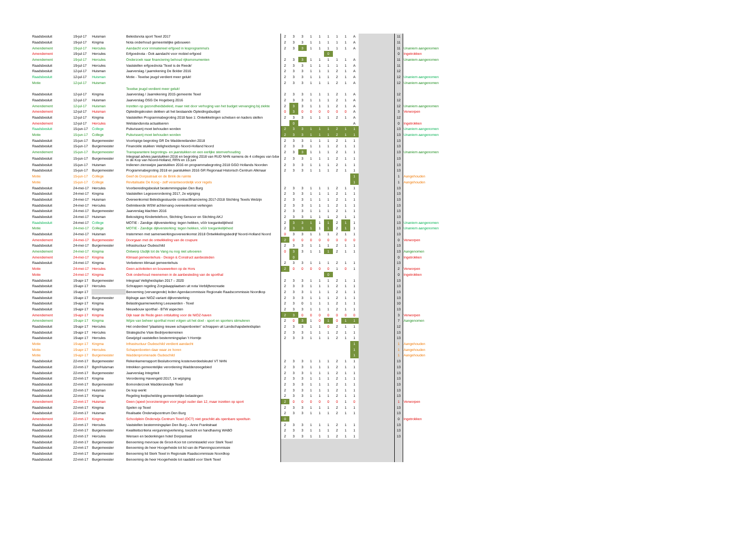| Raadsbesluit | 19-jul-17 | Huisman | Beleidsnota sport Texel 2017 | 2 | 3 | 3 | 1 | 1 | 1 | 1 | 1 | A | | 11 | |
| Raadsbesluit | 19-jul-17 | Kingma | Nota onderhoud gemeentelijke gebouwen | 2 | 3 | 3 | 1 | 1 | 1 | 1 | 1 | A | | 11 | |
| Amendement | 19-jul-17 | Hercules | Aandacht voor immaterieel erfgoed in lesprogramma's | 2 | 3 | 3 | 1 | 1 | 1 | 1 | 1 | A | | 11 | Unaniem aangenomen |
| Amendement | 19-jul-17 | Hercules | Erfgoednota - Ook aandacht voor mobiel erfgoed | | | | | | 0 | | | | | 0 | Ingetrokken |
| Amendement | 19-jul-17 | Hercules | Onderzoek naar financiering behoud rijksmonumenten | 2 | 3 | 3 | 1 | 1 | 1 | 1 | 1 | A | | 11 | Unaniem aangenomen |
| Raadsbesluit | 19-jul-17 | Hercules | Vaststellen erfgoednota 'Texel is de Reede' | 2 | 3 | 3 | 1 | 1 | 1 | 1 | 1 | A | | 11 | |
| Raadsbesluit | 12-jul-17 | Huisman | Jaarverslag / jaarrekening De Bolder 2016 | 2 | 3 | 3 | 1 | 1 | 1 | 2 | 1 | A | | 12 | |
| Raadsbesluit | 12-jul-17 | Huisman | Motie - Texelse jeugd verdient meer geluk! | 2 | 3 | 3 | 1 | 1 | 1 | 2 | 1 | A | | 12 | Unaniem aangenomen |
| Motie | 12-jul-17 | Huisman | | 2 | 3 | 3 | 1 | 1 | 1 | 2 | 1 | A | | 12 | Unaniem aangenomen |
| | | | Texelse jeugd verdient meer geluk! | | | | | | | | | | | | |
| Raadsbesluit | 12-jul-17 | Kingma | Jaarverslag / Jaarrekening 2015 gemeente Texel | 2 | 3 | 3 | 1 | 1 | 1 | 2 | 1 | A | | 12 | |
| Raadsbesluit | 12-jul-17 | Huisman | Jaarverslag OSG De Hogeberg 2016 | 2 | 3 | 3 | 1 | 1 | 1 | 2 | 1 | A | | 12 | |
| Amendement | 12-jul-17 | Huisman | Inzetten op gezondheidsbeleid, maar niet door verhoging van het budget vervanging bij ziekte | 2 | 3 | 3 | 1 | 1 | 1 | 2 | 1 | A | | 12 | Unaniem aangenomen |
| Amendement | 12-jul-17 | Huisman | Opleidingskosten dekken uit het bestaande Opleidingsbudget | 0 | 3 | 0 | 0 | 0 | 0 | 0 | 0 | A | | 3 | Verworpen |
| Raadsbesluit | 12-jul-17 | Kingma | Vaststellen Programmabegroting 2018 fase 1: Ontwikkelingen schetsen en kaders stellen | 2 | 3 | 3 | 1 | 1 | 1 | 2 | 1 | A | | 12 | |
| Amendement | 12-jul-17 | Hercules | Welstandsnota actualiseren | | 0 | | | | | | | A | | 0 | Ingetrokken |
| Raadsbesluit | 15-jun-17 | College | Pulsvisserij moet behouden worden | 2 | 3 | 3 | 1 | 1 | 1 | 2 | 1 | 1 | | 13 | Unaniem aangenomen |
| Motie | 15-jun-17 | College | Pulsvisserij moet behouden worden | 2 | 3 | 3 | 1 | 1 | 1 | 2 | 1 | 1 | | 13 | Unaniem aangenomen |
| Raadsbesluit | 15-jun-17 | Burgemeester | Voorlopige begroting GR De Waddeneilanden 2018 | 2 | 3 | 3 | 1 | 1 | 1 | 2 | 1 | 1 | | 13 | |
| Raadsbesluit | 15-jun-17 | Burgemeester | Financiële stukken Veiligheidsregio Noord-Holland Noord | 2 | 3 | 3 | 1 | 1 | 1 | 2 | 1 | 1 | | 13 | |
| Amendement | 15-jun-17 | Burgemeester | Transparantere begrotings- en jaarstukken en een eerlijke stemverhouding | 2 | 3 | 3 | 1 | 1 | 1 | 2 | 1 | 1 | | 13 | Unaniem aangenomen |
| Raadsbesluit | 15-jun-17 | Burgemeester | Integraal advies jaarstukken 2016 en begroting 2018 van RUD NHN namens de 4 colleges van b&w in de Kop van Noord-Holland, RRN en 15 juni | 2 | 3 | 3 | 1 | 1 | 1 | 2 | 1 | 1 | | 13 | |
| Raadsbesluit | 15-jun-17 | Huisman | Indienen zienswijze jaarstukken 2016 en programmabegroting 2018 GGD Hollands Noorden | 2 | 3 | 3 | 1 | 1 | 1 | 2 | 1 | 1 | | 13 | |
| Raadsbesluit | 15-jun-17 | Burgemeester | Programmabegroting 2018 en jaarstukken 2016 GR Regionaal Historisch Centrum Alkmaar | 2 | 3 | 3 | 1 | 1 | 1 | 2 | 1 | 1 | | 13 | |
| Motie | 15-jun-17 | College | Geef de Dorpsstraat en de Brink de ruimte | | | | | | | | | 1 | | 1 | Aangehouden |
| Motie | 15-jun-17 | College | Revitalisatie De Koog - zelf verantwoordelijk voor regels | | | | | | | | | 1 | | 1 | Aangehouden |
| Raadsbesluit | 24-mei-17 | Hercules | Voorbereidingsbesluit bestemmingsplan Den Burg | 2 | 3 | 3 | 1 | 1 | 1 | 2 | 1 | 1 | | 13 | |
| Raadsbesluit | 24-mei-17 | Kingma | Vaststellen Legesverordening 2017, 2e wijziging | 2 | 3 | 3 | 1 | 1 | 1 | 2 | 1 | 1 | | 13 | |
| Raadsbesluit | 24-mei-17 | Huisman | Overeenkomst Beleidsgestuurde contractfinanciering 2017-2018 Stichting Texels Welzijn | 2 | 3 | 3 | 1 | 1 | 1 | 2 | 1 | 1 | | 13 | |
| Raadsbesluit | 24-mei-17 | Hercules | Gelimiteerde WSW achtervang overeenkomst verlengen | 2 | 3 | 3 | 1 | 1 | 1 | 2 | 1 | 1 | | 13 | |
| Raadsbesluit | 24-mei-17 | Burgemeester | Jaarverslag klachten 2016 | 2 | 3 | 3 | 1 | 1 | 1 | 2 | 1 | 1 | | 13 | |
| Raadsbesluit | 24-mei-17 | Huisman | Bekostiging Kindertelefoon, Stichting Sensoor en Stichting AKJ | 2 | 3 | 3 | 1 | 1 | 1 | 2 | 1 | 1 | | 13 | |
| Raadsbesluit | 24-mei-17 | College | MOTIE - Zandige dijkversterking: tegen hekken, vóór toegankelijkheid | 2 | 3 | 3 | 1 | 1 | 1 | 2 | 1 | 1 | | 13 | Unaniem aangenomen |
| Motie | 24-mei-17 | College | MOTIE - Zandige dijkversterking: tegen hekken, vóór toegankelijkheid | 2 | 3 | 3 | 1 | 1 | 1 | 2 | 1 | 1 | | 13 | Unaniem aangenomen |
| Raadsbesluit | 24-mei-17 | Huisman | Instemmen met samenwerkingsovereenkomst 2018 Ontwikkelingsbedrijf Noord-Holland Noord | 0 | 3 | 3 | 1 | 1 | 1 | 2 | 1 | 1 | | 13 | |
| Amendement | 24-mei-17 | Burgemeester | Doorgaan met de ontwikkeling van de coupure | 2 | 0 | 0 | 0 | 0 | 0 | 0 | 0 | 0 | | 0 | Verworpen |
| Raadsbesluit | 24-mei-17 | Burgemeester | Infrastructuur Oudeschild | 2 | 3 | 3 | 1 | 1 | 1 | 2 | 1 | 1 | | 13 | |
| Amendement | 24-mei-17 | Kingma | Ontwerp IJsdijk tot de Vang nu nog niet uitvoeren | 0 | 3 | 3 | 1 | 1 | 1 | 2 | 1 | 1 | | 13 | Aangenomen |
| Amendement | 24-mei-17 | Kingma | Klimaat gemeentehuis - Design & Construct aanbesteden | | 0 | | | | | | | | | 0 | Ingetrokken |
| Raadsbesluit | 24-mei-17 | Kingma | Verbeteren klimaat gemeentehuis | 2 | 3 | 3 | 1 | 1 | 1 | 2 | 1 | 1 | | 13 | |
| Motie | 24-mei-17 | Hercules | Geen activiteiten en bouwwerken op de Hors | 2 | 0 | 0 | 0 | 0 | 0 | 1 | 0 | 1 | | 2 | Verworpen |
| Motie | 24-mei-17 | Kingma | Ook onderhoud meenemen in de aanbesteding van de sporthal | | | | | | 0 | | | | | 0 | Ingetrokken |
| Raadsbesluit | 19-apr-17 | Burgemeester | Integraal Veiligheidsplan 2017 – 2020 | 2 | 3 | 3 | 1 | 1 | 1 | 2 | 1 | 1 | | 13 | |
| Raadsbesluit | 19-apr-17 | Hercules | Schrappen regeling Zorgslaapplaatsen uit nota Verblijfsrecreatie | 2 | 3 | 3 | 1 | 1 | 1 | 2 | 1 | 1 | | 13 | |
| Raadsbesluit | 19-apr-17 | | Benoeming (vervangende) leden Agendacommissie Regionale Raadscommissie Noordkop | 2 | 3 | 3 | 1 | 1 | 1 | 2 | 1 | 1 | | 13 | |
| Raadsbesluit | 19-apr-17 | Burgemeester | Bijdrage aan NIOZ-variant dijkversterking | 2 | 3 | 3 | 1 | 1 | 1 | 2 | 1 | 1 | | 13 | |
| Raadsbesluit | 19-apr-17 | Kingma | Belastingsamenwerking Leeuwarden - Texel | 2 | 3 | 0 | 1 | 1 | 1 | 2 | 1 | 1 | | 10 | |
| Raadsbesluit | 19-apr-17 | Kingma | Nieuwbouw sporthal - BTW aspecten | 2 | 3 | 3 | 1 | 1 | 1 | 2 | 1 | 1 | | 13 | |
| Amendement | 19-apr-17 | Kingma | Dijk naar de Rede geen ontsluiting voor de NIOZ-haven | 2 | 3 | 0 | 0 | 0 | 0 | 0 | 0 | 0 | | 3 | Verworpen |
| Amendement | 19-apr-17 | Kingma | Wijze van beheer sporthal moet volgen uit het doel - sport en sporters stimuleren | 2 | 0 | 3 | 1 | 0 | 1 | 0 | 1 | 1 | | 7 | Aangenomen |
| Raadsbesluit | 19-apr-17 | Hercules | Het onderdeel “plaatsing nieuwe schapenboeten” schrappen uit Landschapsbeleidsplan | 2 | 3 | 3 | 1 | 1 | 0 | 2 | 1 | 1 | | 12 | |
| Raadsbesluit | 19-apr-17 | Hercules | Strategische Visie Bedrijventerreinen | 2 | 3 | 3 | 1 | 1 | 1 | 2 | 1 | 1 | | 13 | |
| Raadsbesluit | 19-apr-17 | Hercules | Gewijzigd vaststellen bestemmingsplan 't Horntje | 2 | 3 | 3 | 1 | 1 | 1 | 2 | 1 | 1 | | 13 | |
| Motie | 19-apr-17 | Kingma | Infrastructuur Oudeschild verdient aandacht | | | | | | | | | 1 | | 1 | Aangehouden |
| Motie | 19-apr-17 | Hercules | Schapenboeten daar waar ze horen | | | | | | | | | 1 | | 1 | Aangehouden |
| Motie | 19-apr-17 | Burgemeester | Waddenpromenade Oudeschild | | | | | | | | | 1 | | 1 | Aangehouden |
| Raadsbesluit | 22-mrt-17 | Burgemeester | Rekenkamerrapport Besluitvorming kostenverdeelsleutel VT NHN | 2 | 3 | 3 | 1 | 1 | 1 | 2 | 1 | 1 | | 13 | |
| Raadsbesluit | 22-mrt-17 | Bgm/Huisman | Intrekken gemeentelijke verordening Waddenzeegebied | 2 | 3 | 3 | 1 | 1 | 1 | 2 | 1 | 1 | | 13 | |
| Raadsbesluit | 22-mrt-17 | Burgemeester | Jaarverslag Integriteit | 2 | 3 | 3 | 1 | 1 | 1 | 2 | 1 | 1 | | 13 | |
| Raadsbesluit | 22-mrt-17 | Kingma | Verordening Havengeld 2017, 1e wijziging | 2 | 3 | 3 | 1 | 1 | 1 | 2 | 1 | 1 | | 13 | |
| Raadsbesluit | 22-mrt-17 | Burgemeester | Bomonderzoek Waddenzeedijk Texel | 2 | 3 | 3 | 1 | 1 | 1 | 2 | 1 | 1 | | 13 | |
| Raadsbesluit | 22-mrt-17 | Huisman | De kop werkt | 2 | 3 | 3 | 1 | 1 | 1 | 2 | 1 | 1 | | 13 | |
| Raadsbesluit | 22-mrt-17 | Kingma | Regeling kwijtschelding gemeentelijke belastingen | 2 | 3 | 3 | 1 | 1 | 1 | 2 | 1 | 1 | | 13 | |
| Amendement | 22-mrt-17 | Huisman | Geen (speel-)voorzieningen voor jeugd ouder dan 12, maar inzetten op sport | 2 | 0 | 0 | 0 | 0 | 0 | 0 | 1 | 0 | | 1 | Verworpen |
| Raadsbesluit | 22-mrt-17 | Kingma | Spelen op Texel | 2 | 3 | 3 | 1 | 1 | 1 | 2 | 1 | 1 | | 13 | |
| Raadsbesluit | 22-mrt-17 | Huisman | Realisatie Onderwijscentrum Den Burg | 2 | 3 | 3 | 1 | 1 | 1 | 2 | 1 | 1 | | 13 | |
| Amendement | 22-mrt-17 | Kingma | Schoolplein Onderwijs Centrum Texel (OCT) niet geschikt als openbare speeltuin | 0 | | | | | | | | | | 0 | Ingetrokken |
| Raadsbesluit | 22-mrt-17 | Hercules | Vaststellen bestemmingsplan Den Burg – Anne Frankstraat | 2 | 3 | 3 | 1 | 1 | 1 | 2 | 1 | 1 | | 13 | |
| Raadsbesluit | 22-mrt-17 | Burgemeester | Kwaliteitscriteria vergunningverlening, toezicht en handhaving WABO | 2 | 3 | 3 | 1 | 1 | 1 | 2 | 1 | 1 | | 13 | |
| Raadsbesluit | 22-mrt-17 | Hercules | Wensen en bedenkingen hotel Dorpsstraat | 2 | 3 | 3 | 1 | 1 | 1 | 2 | 1 | 1 | | 13 | |
| Raadsbesluit | 22-mrt-17 | Burgemeester | Benoeming mevrouw de Groot-Kooi tot commissielid voor Sterk Texel | | | | | | | | | | | | |
| Raadsbesluit | 22-mrt-17 | Burgemeester | Benoeming de heer Hoogerheide tot lid van de Planningscommissie | | | | | | | | | | | | |
| Raadsbesluit | 22-mrt-17 | Burgemeester | Benoeming lid Sterk Texel in Regionale Raadscommissie Noordkop | | | | | | | | | | | | |
| Raadsbesluit | 22-mrt-17 | Burgemeester | Benoeming de heer Hoogerheide tot raadslid voor Sterk Texel | | | | | | | | | | | | |